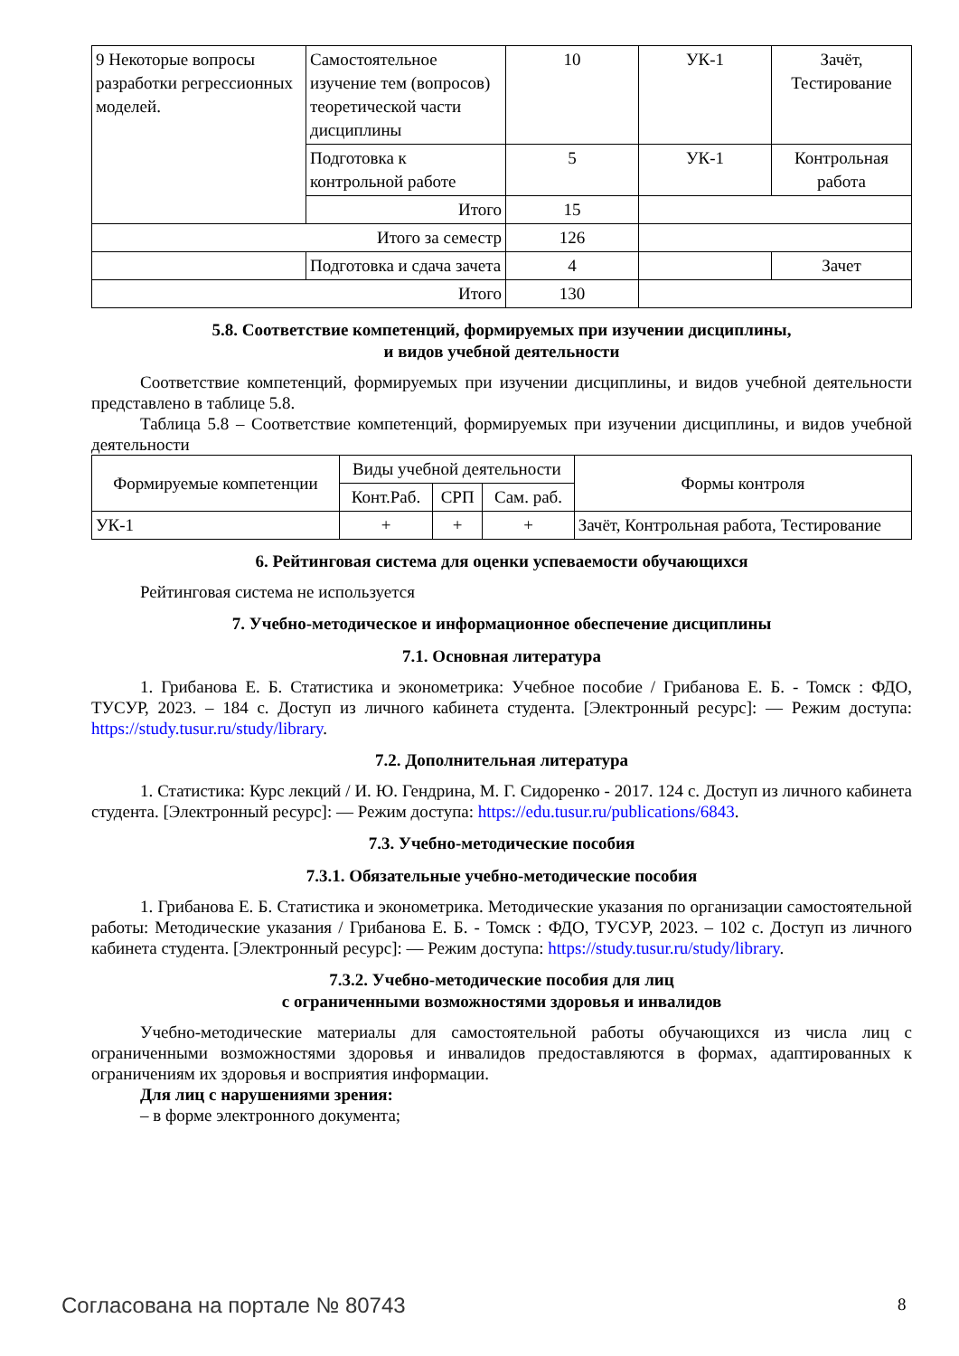| 9 Некоторые вопросы разработки регрессионных моделей. | Самостоятельное изучение тем (вопросов) теоретической части дисциплины | 10 | УК-1 | Зачёт, Тестирование |
| | Подготовка к контрольной работе | 5 | УК-1 | Контрольная работа |
| | Итого | 15 | | |
| Итого за семестр | | 126 | | |
| | Подготовка и сдача зачета | 4 | | Зачет |
| Итого | | 130 | | |
5.8. Соответствие компетенций, формируемых при изучении дисциплины,
и видов учебной деятельности
Соответствие компетенций, формируемых при изучении дисциплины, и видов учебной деятельности представлено в таблице 5.8.
Таблица 5.8 – Соответствие компетенций, формируемых при изучении дисциплины, и видов учебной деятельности
| Формируемые компетенции | Виды учебной деятельности | | | Формы контроля |
| --- | --- | --- | --- | --- |
| | Конт.Раб. | СРП | Сам. раб. | |
| УК-1 | + | + | + | Зачёт, Контрольная работа, Тестирование |
6. Рейтинговая система для оценки успеваемости обучающихся
Рейтинговая система не используется
7. Учебно-методическое и информационное обеспечение дисциплины
7.1. Основная литература
1. Грибанова Е. Б. Статистика и эконометрика: Учебное пособие / Грибанова Е. Б. - Томск : ФДО, ТУСУР, 2023. – 184 с. Доступ из личного кабинета студента. [Электронный ресурс]: — Режим доступа: https://study.tusur.ru/study/library.
7.2. Дополнительная литература
1. Статистика: Курс лекций / И. Ю. Гендрина, М. Г. Сидоренко - 2017. 124 с. Доступ из личного кабинета студента. [Электронный ресурс]: — Режим доступа: https://edu.tusur.ru/publications/6843.
7.3. Учебно-методические пособия
7.3.1. Обязательные учебно-методические пособия
1. Грибанова Е. Б. Статистика и эконометрика. Методические указания по организации самостоятельной работы: Методические указания / Грибанова Е. Б. - Томск : ФДО, ТУСУР, 2023. – 102 с. Доступ из личного кабинета студента. [Электронный ресурс]: — Режим доступа: https://study.tusur.ru/study/library.
7.3.2. Учебно-методические пособия для лиц
с ограниченными возможностями здоровья и инвалидов
Учебно-методические материалы для самостоятельной работы обучающихся из числа лиц с ограниченными возможностями здоровья и инвалидов предоставляются в формах, адаптированных к ограничениям их здоровья и восприятия информации.
Для лиц с нарушениями зрения:
– в форме электронного документа;
Согласована на портале № 80743 8